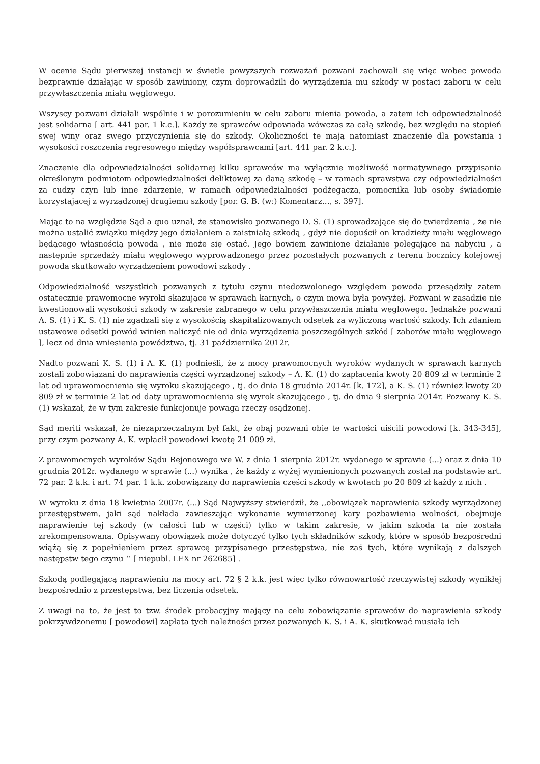W ocenie Sądu pierwszej instancji w świetle powyższych rozważań pozwani zachowali się więc wobec powoda bezprawnie działając w sposób zawiniony, czym doprowadzili do wyrządzenia mu szkody w postaci zaboru w celu przywłaszczenia miału węglowego.
Wszyscy pozwani działali wspólnie i w porozumieniu w celu zaboru mienia powoda, a zatem ich odpowiedzialność jest solidarna [ art. 441 par. 1 k.c.]. Każdy ze sprawców odpowiada wówczas za całą szkodę, bez względu na stopień swej winy oraz swego przyczynienia się do szkody. Okoliczności te mają natomiast znaczenie dla powstania i wysokości roszczenia regresowego między współsprawcami [art. 441 par. 2 k.c.].
Znaczenie dla odpowiedzialności solidarnej kilku sprawców ma wyłącznie możliwość normatywnego przypisania określonym podmiotom odpowiedzialności deliktowej za daną szkodę – w ramach sprawstwa czy odpowiedzialności za cudzy czyn lub inne zdarzenie, w ramach odpowiedzialności podżegacza, pomocnika lub osoby świadomie korzystającej z wyrządzonej drugiemu szkody [por. G. B. (w:) Komentarz..., s. 397].
Mając to na względzie Sąd a quo uznał, że stanowisko pozwanego D. S. (1) sprowadzające się do twierdzenia , że nie można ustalić związku między jego działaniem a zaistniałą szkodą , gdyż nie dopuścił on kradzieży miału węglowego będącego własnością powoda , nie może się ostać. Jego bowiem zawinione działanie polegające na nabyciu , a następnie sprzedaży miału węglowego wyprowadzonego przez pozostałych pozwanych z terenu bocznicy kolejowej powoda skutkowało wyrządzeniem powodowi szkody .
Odpowiedzialność wszystkich pozwanych z tytułu czynu niedozwolonego względem powoda przesądziły zatem ostatecznie prawomocne wyroki skazujące w sprawach karnych, o czym mowa była powyżej. Pozwani w zasadzie nie kwestionowali wysokości szkody w zakresie zabranego w celu przywłaszczenia miału węglowego. Jednakże pozwani A. S. (1) i K. S. (1) nie zgadzali się z wysokością skapitalizowanych odsetek za wyliczoną wartość szkody. Ich zdaniem ustawowe odsetki powód winien naliczyć nie od dnia wyrządzenia poszczególnych szkód [ zaborów miału węglowego ], lecz od dnia wniesienia powództwa, tj. 31 października 2012r.
Nadto pozwani K. S. (1) i A. K. (1) podnieśli, że z mocy prawomocnych wyroków wydanych w sprawach karnych zostali zobowiązani do naprawienia części wyrządzonej szkody – A. K. (1) do zapłacenia kwoty 20 809 zł w terminie 2 lat od uprawomocnienia się wyroku skazującego , tj. do dnia 18 grudnia 2014r. [k. 172], a K. S. (1) również kwoty 20 809 zł w terminie 2 lat od daty uprawomocnienia się wyrok skazującego , tj. do dnia 9 sierpnia 2014r. Pozwany K. S. (1) wskazał, że w tym zakresie funkcjonuje powaga rzeczy osądzonej.
Sąd meriti wskazał, że niezaprzeczalnym był fakt, że obaj pozwani obie te wartości uiścili powodowi [k. 343-345], przy czym pozwany A. K. wpłacił powodowi kwotę 21 009 zł.
Z prawomocnych wyroków Sądu Rejonowego we W. z dnia 1 sierpnia 2012r. wydanego w sprawie (...) oraz z dnia 10 grudnia 2012r. wydanego w sprawie (...) wynika , że każdy z wyżej wymienionych pozwanych został na podstawie art. 72 par. 2 k.k. i art. 74 par. 1 k.k. zobowiązany do naprawienia części szkody w kwotach po 20 809 zł każdy z nich .
W wyroku z dnia 18 kwietnia 2007r. (...) Sąd Najwyższy stwierdził, że ,,obowiązek naprawienia szkody wyrządzonej przestępstwem, jaki sąd nakłada zawieszając wykonanie wymierzonej kary pozbawienia wolności, obejmuje naprawienie tej szkody (w całości lub w części) tylko w takim zakresie, w jakim szkoda ta nie została zrekompensowana. Opisywany obowiązek może dotyczyć tylko tych składników szkody, które w sposób bezpośredni wiążą się z popełnieniem przez sprawcę przypisanego przestępstwa, nie zaś tych, które wynikają z dalszych następstw tego czynu ‘’ [ niepubl. LEX nr 262685] .
Szkodą podlegającą naprawieniu na mocy art. 72 § 2 k.k. jest więc tylko równowartość rzeczywistej szkody wynikłej bezpośrednio z przestępstwa, bez liczenia odsetek.
Z uwagi na to, że jest to tzw. środek probacyjny mający na celu zobowiązanie sprawców do naprawienia szkody pokrzywdzonemu [ powodowi] zapłata tych należności przez pozwanych K. S. i A. K. skutkować musiała ich